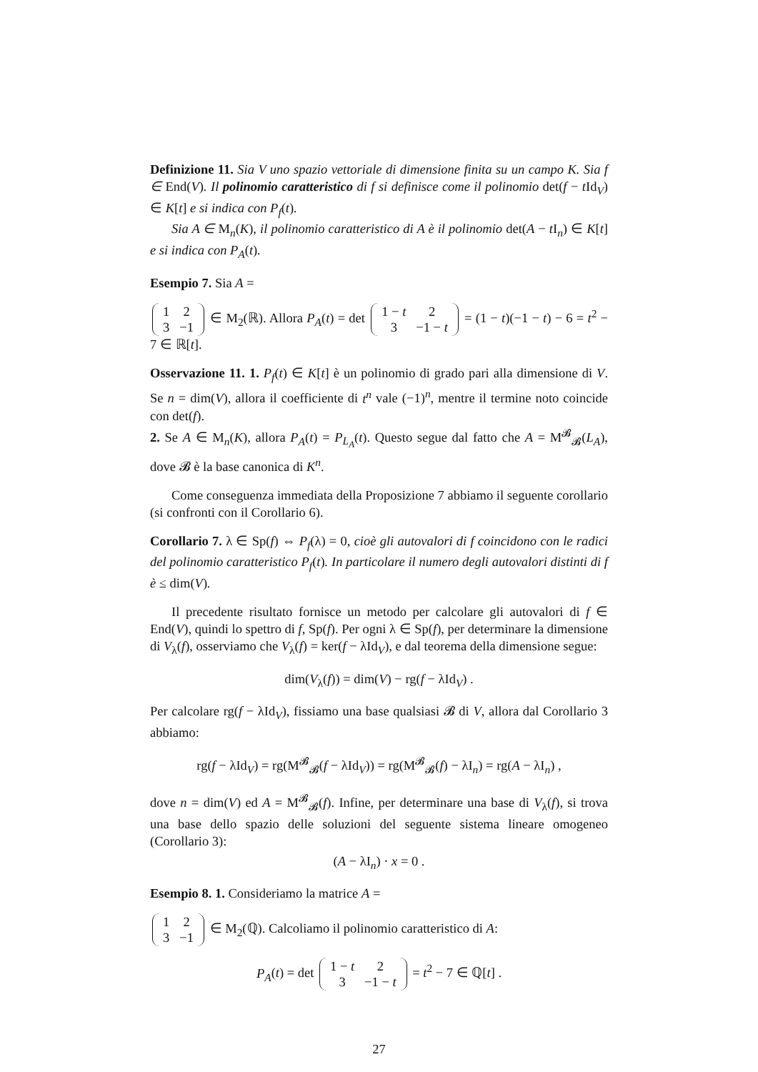Definizione 11. Sia V uno spazio vettoriale di dimensione finita su un campo K. Sia f ∈ End(V). Il polinomio caratteristico di f si definisce come il polinomio det(f − t Id<sub>V</sub>) ∈ K[t] e si indica con P<sub>f</sub>(t).
Sia A ∈ M<sub>n</sub>(K), il polinomio caratteristico di A è il polinomio det(A − t I<sub>n</sub>) ∈ K[t] e si indica con P<sub>A</sub>(t).
Esempio 7. Sia A =
| 1 | 2 |
| 3 | −1 |
∈ M<sub>2</sub>(ℝ). Allora P<sub>A</sub>(t) = det
| 1 − t | 2 |
| 3 | −1 − t |
= (1 − t)(−1 − t) − 6 = t<sup>2</sup> − 7 ∈ ℝ[t].
Osservazione 11. 1. P<sub>f</sub>(t) ∈ K[t] è un polinomio di grado pari alla dimensione di V. Se n = dim(V), allora il coefficiente di t<sup>n</sup> vale (−1)<sup>n</sup>, mentre il termine noto coincide con det(f).
2. Se A ∈ M<sub>n</sub>(K), allora P<sub>A</sub>(t) = P<sub>L<sub>A</sub></sub>(t). Questo segue dal fatto che A = M<sup>𝓑</sup><sub>𝓑</sub>(L<sub>A</sub>), dove 𝓑 è la base canonica di K<sup>n</sup>.
Come conseguenza immediata della Proposizione 7 abbiamo il seguente corollario (si confronti con il Corollario 6).
Corollario 7. λ ∈ Sp(f) ⇔ P<sub>f</sub>(λ) = 0, cioè gli autovalori di f coincidono con le radici del polinomio caratteristico P<sub>f</sub>(t). In particolare il numero degli autovalori distinti di f è ≤ dim(V).
Il precedente risultato fornisce un metodo per calcolare gli autovalori di f ∈ End(V), quindi lo spettro di f, Sp(f). Per ogni λ ∈ Sp(f), per determinare la dimensione di V<sub>λ</sub>(f), osserviamo che V<sub>λ</sub>(f) = ker(f − λId<sub>V</sub>), e dal teorema della dimensione segue:
dim(V<sub>λ</sub>(f)) = dim(V) − rg(f − λId<sub>V</sub>) .
Per calcolare rg(f − λId<sub>V</sub>), fissiamo una base qualsiasi 𝓑 di V, allora dal Corollario 3 abbiamo:
rg(f − λId<sub>V</sub>) = rg(M<sup>𝓑</sup><sub>𝓑</sub>(f − λId<sub>V</sub>)) = rg(M<sup>𝓑</sup><sub>𝓑</sub>(f) − λI<sub>n</sub>) = rg(A − λI<sub>n</sub>) ,
dove n = dim(V) ed A = M<sup>𝓑</sup><sub>𝓑</sub>(f). Infine, per determinare una base di V<sub>λ</sub>(f), si trova una base dello spazio delle soluzioni del seguente sistema lineare omogeneo (Corollario 3):
(A − λI<sub>n</sub>) · x = 0 .
Esempio 8. 1. Consideriamo la matrice A =
| 1 | 2 |
| 3 | −1 |
∈ M<sub>2</sub>(ℚ). Calcoliamo il polinomio caratteristico di A:
P<sub>A</sub>(t) = det
| 1 − t | 2 |
| 3 | −1 − t |
= t<sup>2</sup> − 7 ∈ ℚ[t] .
27